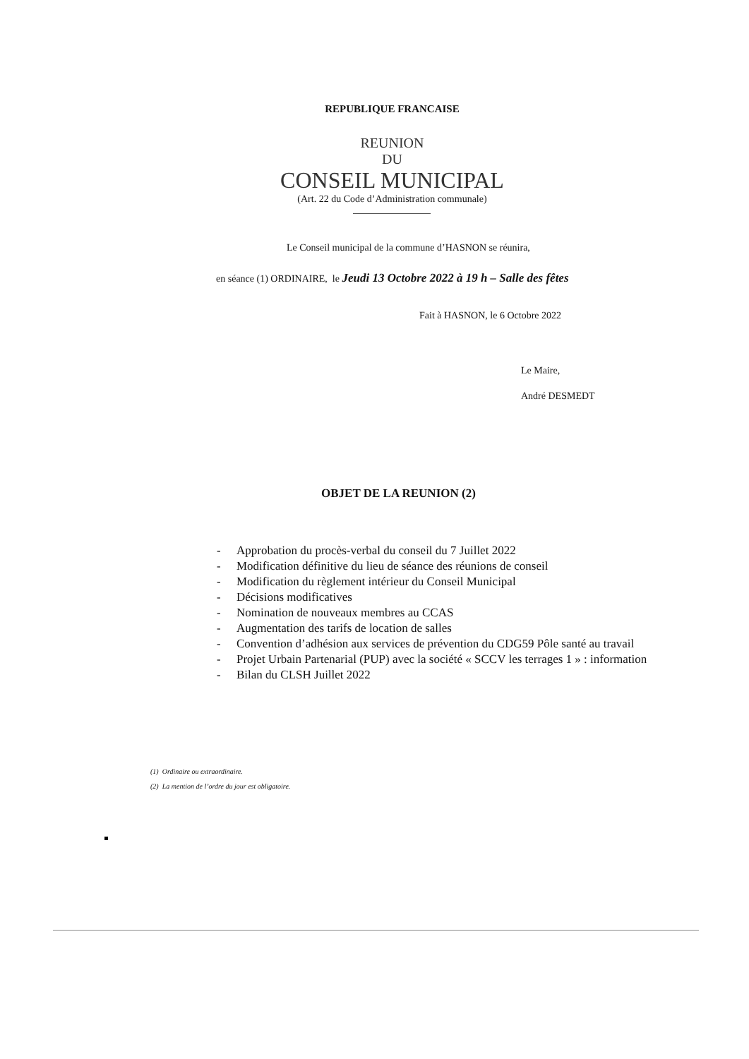REPUBLIQUE FRANCAISE
REUNION
DU
CONSEIL MUNICIPAL
(Art. 22 du Code d’Administration communale)
Le Conseil municipal de la commune d’HASNON se réunira,
en séance (1) ORDINAIRE, le Jeudi 13 Octobre 2022 à 19 h – Salle des fêtes
Fait à HASNON, le 6 Octobre 2022
Le Maire,
André DESMEDT
OBJET DE LA REUNION (2)
- Approbation du procès-verbal du conseil du 7 Juillet 2022
- Modification définitive du lieu de séance des réunions de conseil
- Modification du règlement intérieur du Conseil Municipal
- Décisions modificatives
- Nomination de nouveaux membres au CCAS
- Augmentation des tarifs de location de salles
- Convention d’adhésion aux services de prévention du CDG59 Pôle santé au travail
- Projet Urbain Partenarial (PUP) avec la société « SCCV les terrages 1 » : information
- Bilan du CLSH Juillet 2022
(1) Ordinaire ou extraordinaire.
(2) La mention de l’ordre du jour est obligatoire.